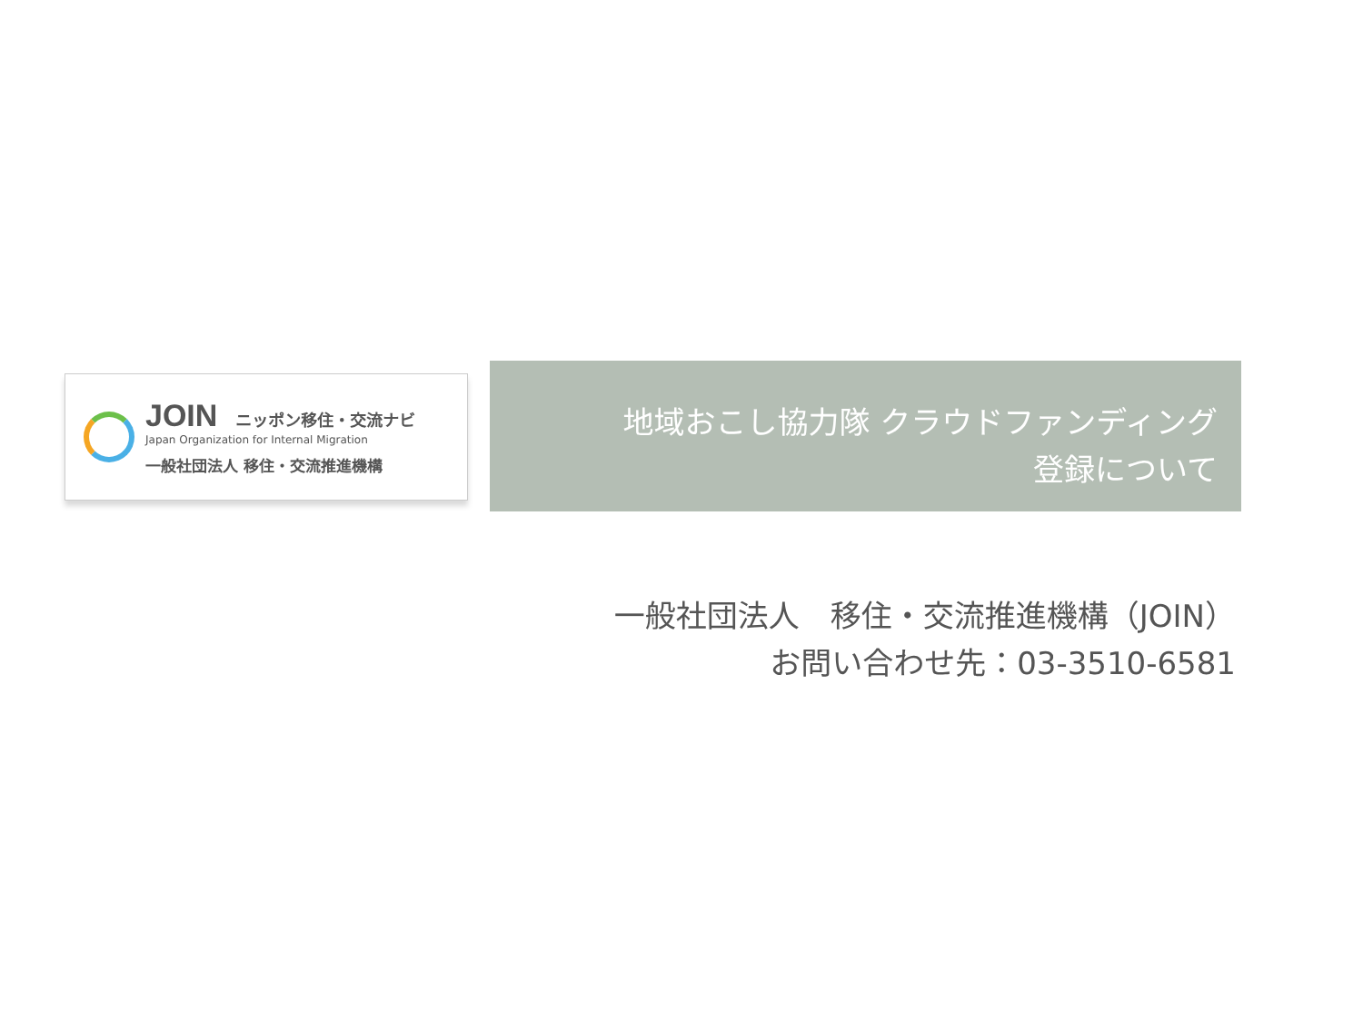JOIN ニッポン移住・交流ナビ
Japan Organization for Internal Migration
一般社団法人 移住・交流推進機構
地域おこし協力隊 クラウドファンディング
登録について
一般社団法人　移住・交流推進機構（JOIN）
お問い合わせ先：03-3510-6581